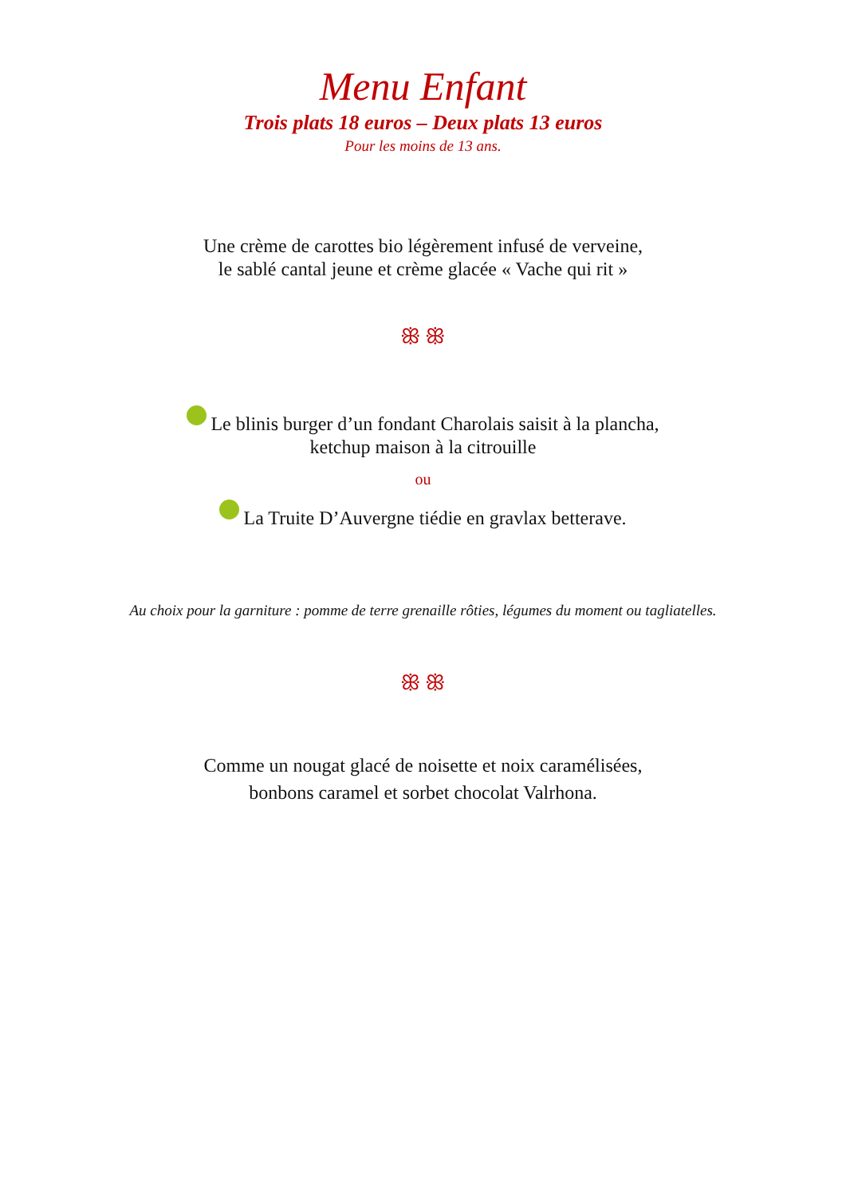Menu Enfant
Trois plats 18 euros – Deux plats 13 euros
Pour les moins de 13 ans.
Une crème de carottes bio légèrement infusé de verveine,
le sablé cantal jeune et crème glacée « Vache qui rit »
ꕥ ꕥ
Le blinis burger d’un fondant Charolais saisit à la plancha,
ketchup maison à la citrouille
ou
La Truite D’Auvergne tiédie en gravlax betterave.
Au choix pour la garniture : pomme de terre grenaille rôties, légumes du moment ou tagliatelles.
ꕥ ꕥ
Comme un nougat glacé de noisette et noix caramélisées,
bonbons caramel et sorbet chocolat Valrhona.